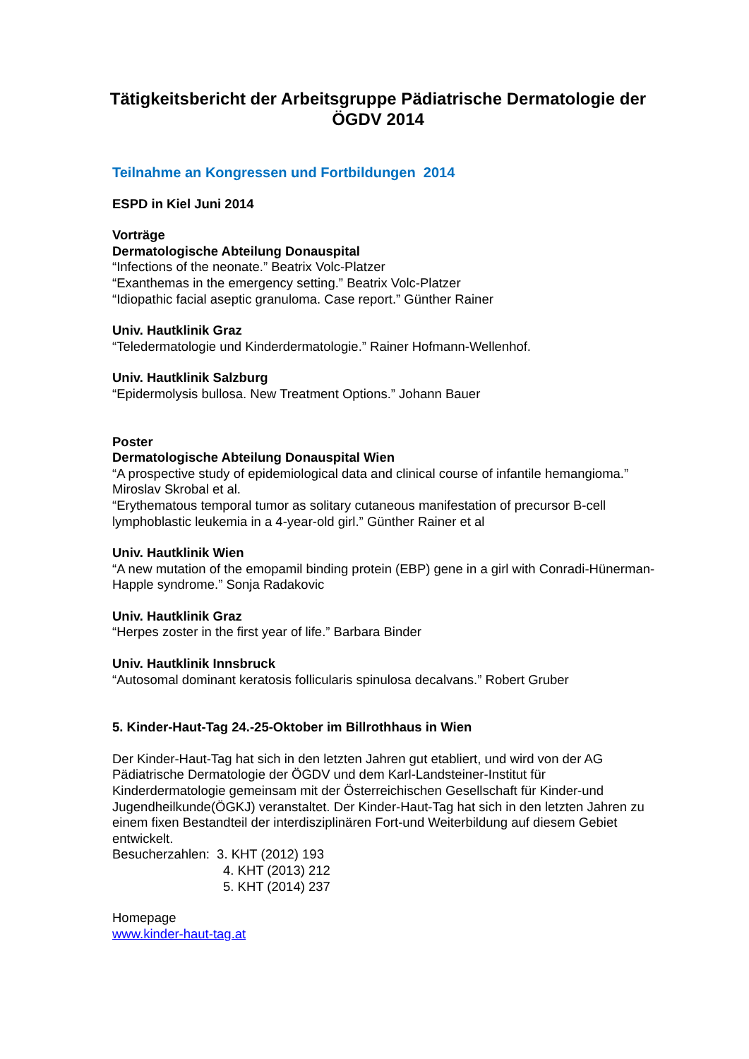Tätigkeitsbericht der Arbeitsgruppe Pädiatrische Dermatologie der ÖGDV 2014
Teilnahme an Kongressen und Fortbildungen 2014
ESPD in Kiel Juni 2014
Vorträge
Dermatologische Abteilung Donauspital
“Infections of the neonate.” Beatrix Volc-Platzer
“Exanthemas in the emergency setting.” Beatrix Volc-Platzer
“Idiopathic facial aseptic granuloma. Case report.” Günther Rainer
Univ. Hautklinik Graz
“Teledermatologie und Kinderdermatologie.” Rainer Hofmann-Wellenhof.
Univ. Hautklinik Salzburg
“Epidermolysis bullosa. New Treatment Options.” Johann Bauer
Poster
Dermatologische Abteilung Donauspital Wien
“A prospective study of epidemiological data and clinical course of infantile hemangioma.” Miroslav Skrobal et al.
“Erythematous temporal tumor as solitary cutaneous manifestation of precursor B-cell lymphoblastic leukemia in a 4-year-old girl.” Günther Rainer et al
Univ. Hautklinik Wien
“A new mutation of the emopamil binding protein (EBP) gene in a girl with Conradi-Hünerman-Happle syndrome.” Sonja Radakovic
Univ. Hautklinik Graz
“Herpes zoster in the first year of life.” Barbara Binder
Univ. Hautklinik Innsbruck
“Autosomal dominant keratosis follicularis spinulosa decalvans.” Robert Gruber
5. Kinder-Haut-Tag 24.-25-Oktober im Billrothhaus in Wien
Der Kinder-Haut-Tag hat sich in den letzten Jahren gut etabliert, und wird von der AG Pädiatrische Dermatologie der ÖGDV und dem Karl-Landsteiner-Institut für Kinderdermatologie gemeinsam mit der Österreichischen Gesellschaft für Kinder-und Jugendheilkunde(ÖGKJ) veranstaltet. Der Kinder-Haut-Tag hat sich in den letzten Jahren zu einem fixen Bestandteil der interdisziplinären Fort-und Weiterbildung auf diesem Gebiet entwickelt.
Besucherzahlen: 3. KHT (2012) 193
4. KHT (2013) 212
5. KHT (2014) 237
Homepage
www.kinder-haut-tag.at